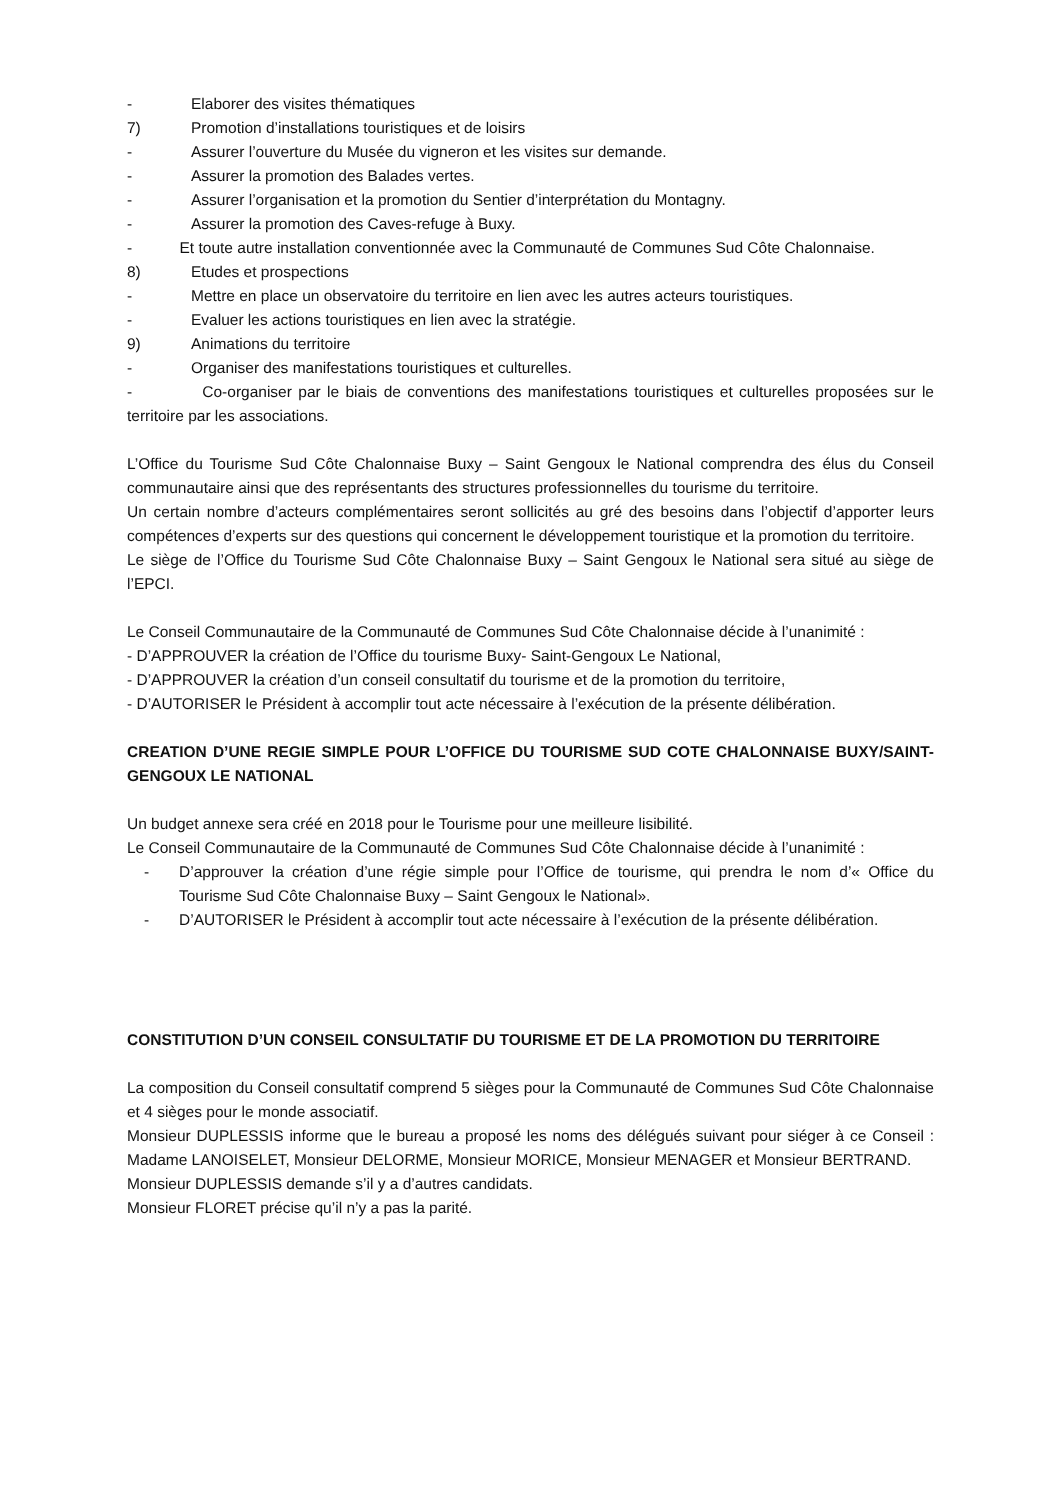- Elaborer des visites thématiques
7) Promotion d’installations touristiques et de loisirs
- Assurer l’ouverture du Musée du vigneron et les visites sur demande.
- Assurer la promotion des Balades vertes.
- Assurer l’organisation et la promotion du Sentier d’interprétation du Montagny.
- Assurer la promotion des Caves-refuge à Buxy.
- Et toute autre installation conventionnée avec la Communauté de Communes Sud Côte Chalonnaise.
8) Etudes et prospections
- Mettre en place un observatoire du territoire en lien avec les autres acteurs touristiques.
- Evaluer les actions touristiques en lien avec la stratégie.
9) Animations du territoire
- Organiser des manifestations touristiques et culturelles.
- Co-organiser par le biais de conventions des manifestations touristiques et culturelles proposées sur le territoire par les associations.
L’Office du Tourisme Sud Côte Chalonnaise Buxy – Saint Gengoux le National comprendra des élus du Conseil communautaire ainsi que des représentants des structures professionnelles du tourisme du territoire.
Un certain nombre d’acteurs complémentaires seront sollicités au gré des besoins dans l’objectif d’apporter leurs compétences d’experts sur des questions qui concernent le développement touristique et la promotion du territoire.
Le siège de l’Office du Tourisme Sud Côte Chalonnaise Buxy – Saint Gengoux le National sera situé au siège de l’EPCI.
Le Conseil Communautaire de la Communauté de Communes Sud Côte Chalonnaise décide à l’unanimité :
- D’APPROUVER la création de l’Office du tourisme Buxy- Saint-Gengoux Le National,
- D’APPROUVER la création d’un conseil consultatif du tourisme et de la promotion du territoire,
- D’AUTORISER le Président à accomplir tout acte nécessaire à l’exécution de la présente délibération.
CREATION D’UNE REGIE SIMPLE POUR L’OFFICE DU TOURISME SUD COTE CHALONNAISE BUXY/SAINT-GENGOUX LE NATIONAL
Un budget annexe sera créé en 2018 pour le Tourisme pour une meilleure lisibilité.
Le Conseil Communautaire de la Communauté de Communes Sud Côte Chalonnaise décide à l’unanimité :
- D’approuver la création d’une régie simple pour l’Office de tourisme, qui prendra le nom d’« Office du Tourisme Sud Côte Chalonnaise Buxy – Saint Gengoux le National».
- D’AUTORISER le Président à accomplir tout acte nécessaire à l’exécution de la présente délibération.
CONSTITUTION D’UN CONSEIL CONSULTATIF DU TOURISME ET DE LA PROMOTION DU TERRITOIRE
La composition du Conseil consultatif comprend 5 sièges pour la Communauté de Communes Sud Côte Chalonnaise et 4 sièges pour le monde associatif.
Monsieur DUPLESSIS informe que le bureau a proposé les noms des délégués suivant pour siéger à ce Conseil : Madame LANOISELET, Monsieur DELORME, Monsieur MORICE, Monsieur MENAGER et Monsieur BERTRAND.
Monsieur DUPLESSIS demande s’il y a d’autres candidats.
Monsieur FLORET précise qu’il n’y a pas la parité.